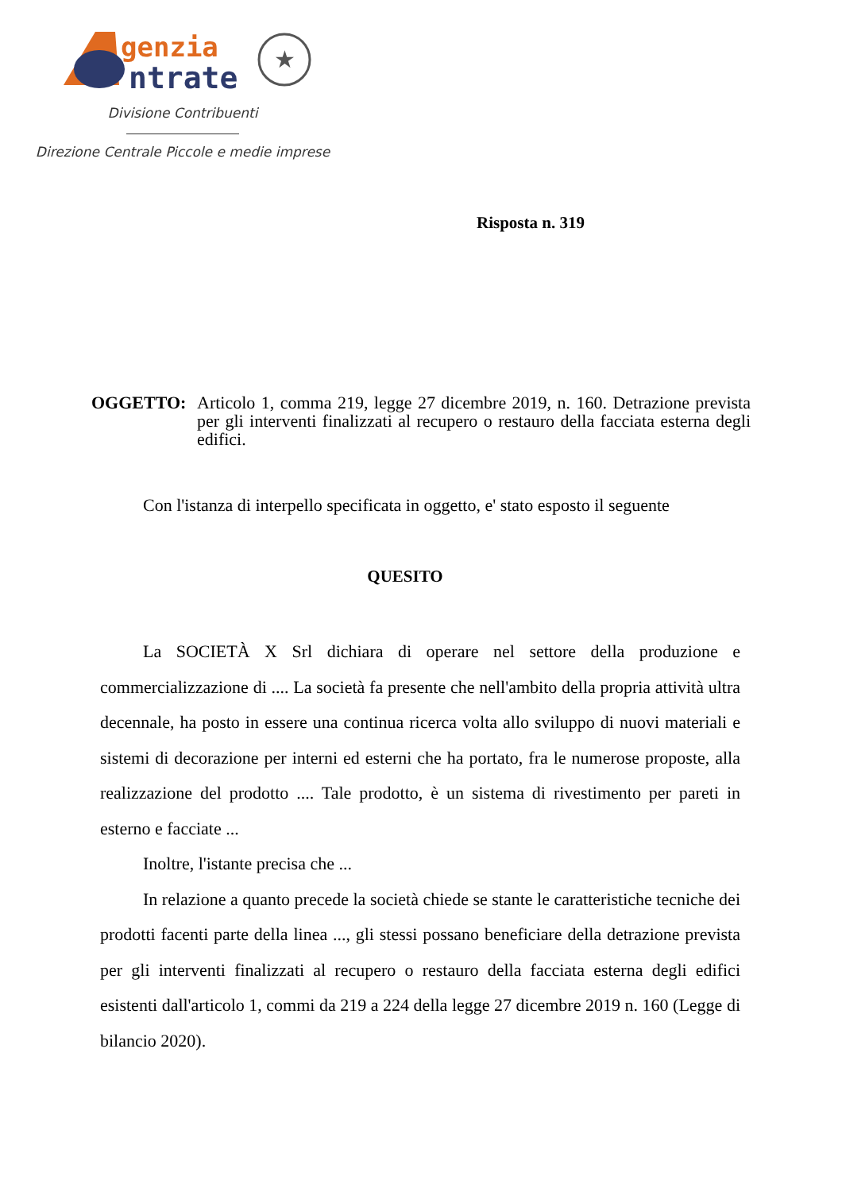genzia
ntrate
★
Divisione Contribuenti
Direzione Centrale Piccole e medie imprese
Risposta n. 319
OGGETTO: Articolo 1, comma 219, legge 27 dicembre 2019, n. 160. Detrazione prevista per gli interventi finalizzati al recupero o restauro della facciata esterna degli edifici.
Con l'istanza di interpello specificata in oggetto, e' stato esposto il seguente
QUESITO
La SOCIETÀ X Srl dichiara di operare nel settore della produzione e commercializzazione di .... La società fa presente che nell'ambito della propria attività ultra decennale, ha posto in essere una continua ricerca volta allo sviluppo di nuovi materiali e sistemi di decorazione per interni ed esterni che ha portato, fra le numerose proposte, alla realizzazione del prodotto .... Tale prodotto, è un sistema di rivestimento per pareti in esterno e facciate ...
Inoltre, l'istante precisa che ...
In relazione a quanto precede la società chiede se stante le caratteristiche tecniche dei prodotti facenti parte della linea ..., gli stessi possano beneficiare della detrazione prevista per gli interventi finalizzati al recupero o restauro della facciata esterna degli edifici esistenti dall'articolo 1, commi da 219 a 224 della legge 27 dicembre 2019 n. 160 (Legge di bilancio 2020).